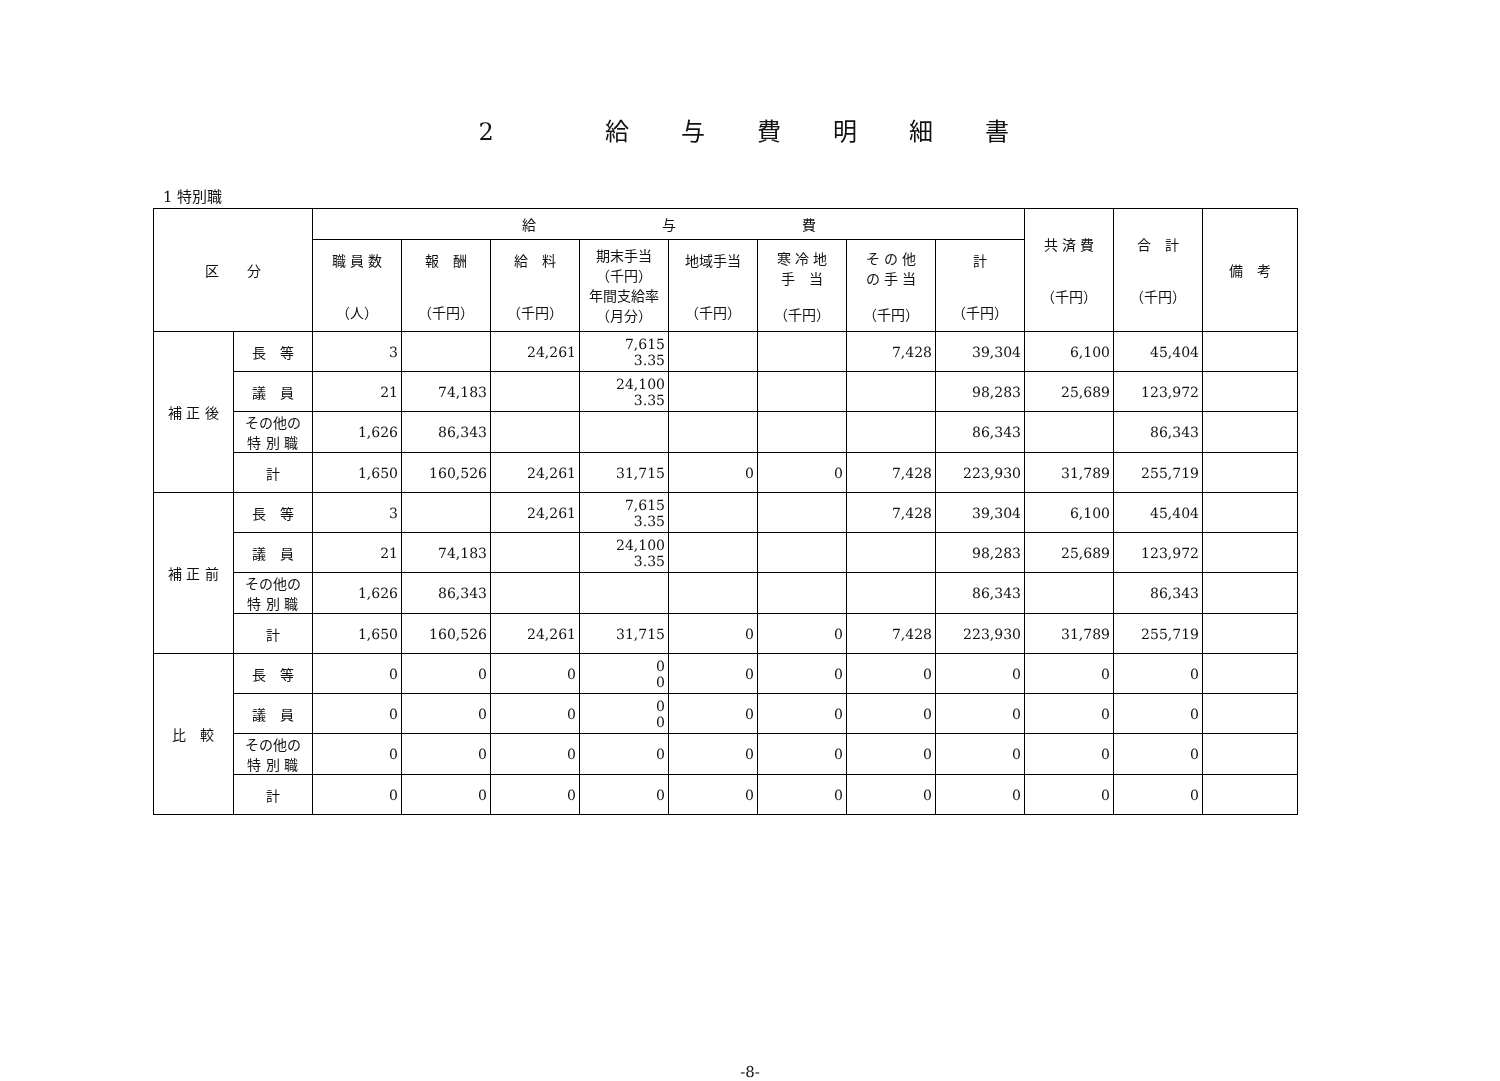2 給与費明細書
1 特別職
| 区 分 | | 給 与 費 | | | | | | | | 共 済 費 （千円） | 合 計 （千円） | 備 考 |
| --- | --- | --- | --- | --- | --- | --- | --- | --- | --- | --- | --- | --- |
| | | 職 員 数 （人） | 報 酬 （千円） | 給 料 （千円） | 期末手当 （千円） 年間支給率 （月分） | 地域手当 （千円） | 寒 冷 地 手 当 （千円） | そ の 他 の 手 当 （千円） | 計 （千円） | | | |
| 補 正 後 | 長 等 | 3 | | 24,261 | 7,615 3.35 | | | 7,428 | 39,304 | 6,100 | 45,404 | |
| | 議 員 | 21 | 74,183 | | 24,100 3.35 | | | | 98,283 | 25,689 | 123,972 | |
| | その他の 特 別 職 | 1,626 | 86,343 | | | | | | 86,343 | | 86,343 | |
| | 計 | 1,650 | 160,526 | 24,261 | 31,715 | 0 | 0 | 7,428 | 223,930 | 31,789 | 255,719 | |
| 補 正 前 | 長 等 | 3 | | 24,261 | 7,615 3.35 | | | 7,428 | 39,304 | 6,100 | 45,404 | |
| | 議 員 | 21 | 74,183 | | 24,100 3.35 | | | | 98,283 | 25,689 | 123,972 | |
| | その他の 特 別 職 | 1,626 | 86,343 | | | | | | 86,343 | | 86,343 | |
| | 計 | 1,650 | 160,526 | 24,261 | 31,715 | 0 | 0 | 7,428 | 223,930 | 31,789 | 255,719 | |
| 比 較 | 長 等 | 0 | 0 | 0 | 0 0 | 0 | 0 | 0 | 0 | 0 | 0 | |
| | 議 員 | 0 | 0 | 0 | 0 0 | 0 | 0 | 0 | 0 | 0 | 0 | |
| | その他の 特 別 職 | 0 | 0 | 0 | 0 | 0 | 0 | 0 | 0 | 0 | 0 | |
| | 計 | 0 | 0 | 0 | 0 | 0 | 0 | 0 | 0 | 0 | 0 | |
-8-